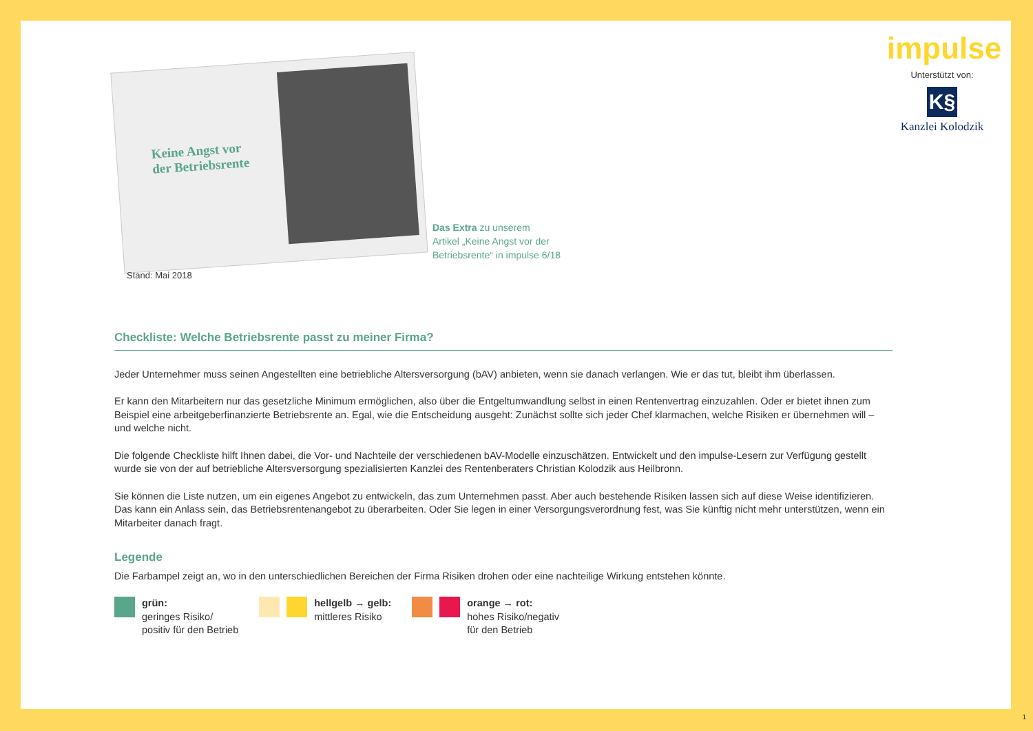impulse
Unterstützt von:
K§
Kanzlei Kolodzik
Keine Angst vor
der Betriebsrente
Das Extra zu unserem
Artikel „Keine Angst vor der
Betriebsrente“ in impulse 6/18
Stand: Mai 2018
Checkliste: Welche Betriebsrente passt zu meiner Firma?
Jeder Unternehmer muss seinen Angestellten eine betriebliche Altersversorgung (bAV) anbieten, wenn sie danach verlangen. Wie er das tut, bleibt ihm überlassen.
Er kann den Mitarbeitern nur das gesetzliche Minimum ermöglichen, also über die Entgeltumwandlung selbst in einen Rentenvertrag einzuzahlen. Oder er bietet ihnen zum Beispiel eine arbeitgeberfinanzierte Betriebsrente an. Egal, wie die Entscheidung ausgeht: Zunächst sollte sich jeder Chef klarmachen, welche Risiken er übernehmen will – und welche nicht.
Die folgende Checkliste hilft Ihnen dabei, die Vor- und Nachteile der verschiedenen bAV-Modelle einzuschätzen. Entwickelt und den impulse-Lesern zur Verfügung gestellt wurde sie von der auf betriebliche Altersversorgung spezialisierten Kanzlei des Rentenberaters Christian Kolodzik aus Heilbronn.
Sie können die Liste nutzen, um ein eigenes Angebot zu entwickeln, das zum Unternehmen passt. Aber auch bestehende Risiken lassen sich auf diese Weise identifizieren. Das kann ein Anlass sein, das Betriebsrentenangebot zu überarbeiten. Oder Sie legen in einer Versorgungsverordnung fest, was Sie künftig nicht mehr unterstützen, wenn ein Mitarbeiter danach fragt.
Legende
Die Farbampel zeigt an, wo in den unterschiedlichen Bereichen der Firma Risiken drohen oder eine nachteilige Wirkung entstehen könnte.
grün:
geringes Risiko/
positiv für den Betrieb
hellgelb → gelb:
mittleres Risiko
orange → rot:
hohes Risiko/negativ
für den Betrieb
1